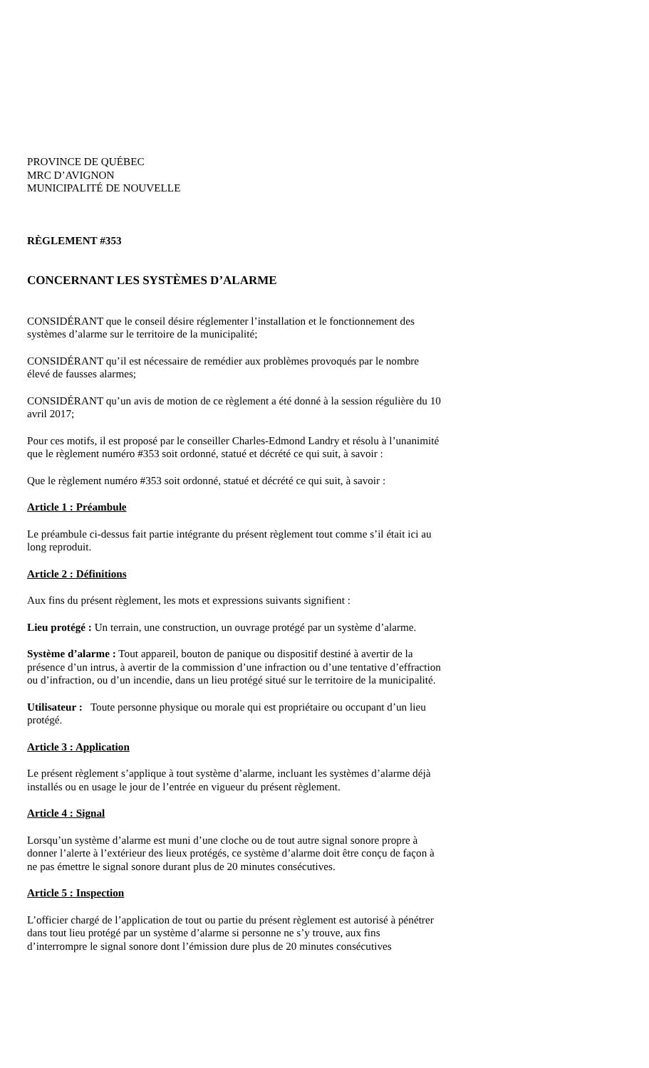PROVINCE DE QUÉBEC
MRC D’AVIGNON
MUNICIPALITÉ DE NOUVELLE
RÈGLEMENT #353
CONCERNANT LES SYSTÈMES D’ALARME
CONSIDÉRANT que le conseil désire réglementer l’installation et le fonctionnement des systèmes d’alarme sur le territoire de la municipalité;
CONSIDÉRANT qu’il est nécessaire de remédier aux problèmes provoqués par le nombre élevé de fausses alarmes;
CONSIDÉRANT qu’un avis de motion de ce règlement a été donné à la session régulière du 10 avril 2017;
Pour ces motifs, il est proposé par le conseiller Charles-Edmond Landry et résolu à l’unanimité que le règlement numéro #353 soit ordonné, statué et décrété ce qui suit, à savoir :
Que le règlement numéro #353 soit ordonné, statué et décrété ce qui suit, à savoir :
Article 1 : Préambule
Le préambule ci-dessus fait partie intégrante du présent règlement tout comme s’il était ici au long reproduit.
Article 2 : Définitions
Aux fins du présent règlement, les mots et expressions suivants signifient :
Lieu protégé : Un terrain, une construction, un ouvrage protégé par un système d’alarme.
Système d’alarme : Tout appareil, bouton de panique ou dispositif destiné à avertir de la présence d’un intrus, à avertir de la commission d’une infraction ou d’une tentative d’effraction ou d’infraction, ou d’un incendie, dans un lieu protégé situé sur le territoire de la municipalité.
Utilisateur : Toute personne physique ou morale qui est propriétaire ou occupant d’un lieu protégé.
Article 3 : Application
Le présent règlement s’applique à tout système d’alarme, incluant les systèmes d’alarme déjà installés ou en usage le jour de l’entrée en vigueur du présent règlement.
Article 4 : Signal
Lorsqu’un système d’alarme est muni d’une cloche ou de tout autre signal sonore propre à donner l’alerte à l’extérieur des lieux protégés, ce système d’alarme doit être conçu de façon à ne pas émettre le signal sonore durant plus de 20 minutes consécutives.
Article 5 : Inspection
L’officier chargé de l’application de tout ou partie du présent règlement est autorisé à pénétrer dans tout lieu protégé par un système d’alarme si personne ne s’y trouve, aux fins d’interrompre le signal sonore dont l’émission dure plus de 20 minutes consécutives